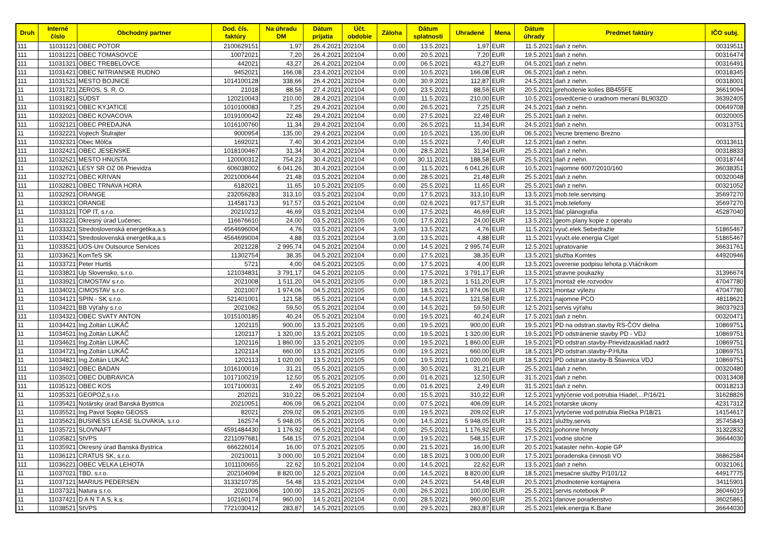| Druh | Interné číslo | Obchodný partner | Dod. čís. faktúry | Na úhradu DM | Dátum prijatia | Účt. obdobie | Záloha | Dátum splatnosti | Uhradené | Mena | Dátum úhrady | Predmet faktúry | IČO subj. |
| --- | --- | --- | --- | --- | --- | --- | --- | --- | --- | --- | --- | --- | --- |
| 111 | 11031121 | OBEC POTOR | 2100629151 | 1,97 | 26.4.2021 | 202104 | 0,00 | 13.5.2021 | 1,97 | EUR | 11.5.2021 | daň z nehn. | 00319511 |
| 111 | 11031221 | OBEC TOMASOVCE | 10072021 | 7,20 | 26.4.2021 | 202104 | 0,00 | 20.5.2021 | 7,20 | EUR | 19.5.2021 | daň z nehn. | 00316474 |
| 111 | 11031321 | OBEC TREBELOVCE | 442021 | 43,27 | 26.4.2021 | 202104 | 0,00 | 06.5.2021 | 43,27 | EUR | 04.5.2021 | daň z nehn. | 00316491 |
| 111 | 11031421 | OBEC NITRIANSKE RUDNO | 9452021 | 166,08 | 23.4.2021 | 202104 | 0,00 | 10.5.2021 | 166,08 | EUR | 06.5.2021 | daň z nehn. | 00318345 |
| 111 | 11031521 | MESTO BOJNICE | 1014100128 | 338,66 | 26.4.2021 | 202104 | 0,00 | 30.9.2021 | 112,87 | EUR | 24.5.2021 | daň z nehn. | 00318001 |
| 11 | 11031721 | ZEROS, S. R. O. | 21018 | 88,56 | 27.4.2021 | 202104 | 0,00 | 23.5.2021 | 88,56 | EUR | 20.5.2021 | prehodenie kolies BB455FE | 36619094 |
| 11 | 11031821 | SÚDST | 120210043 | 210,00 | 28.4.2021 | 202104 | 0,00 | 11.5.2021 | 210,00 | EUR | 10.5.2021 | osvedčenie o uradnom meraní BL903ZD | 36392405 |
| 111 | 11031921 | OBEC KYJATICE | 1010100083 | 7,25 | 29.4.2021 | 202104 | 0,00 | 26.5.2021 | 7,25 | EUR | 24.5.2021 | daň z nehn. | 00649708 |
| 111 | 11032021 | OBEC KOVACOVA | 1019100042 | 22,48 | 29.4.2021 | 202104 | 0,00 | 27.5.2021 | 22,48 | EUR | 25.5.2021 | daň z nehn. | 00320005 |
| 111 | 11032121 | OBEC PREDAJNA | 1016100760 | 11,34 | 29.4.2021 | 202104 | 0,00 | 26.5.2021 | 11,34 | EUR | 24.5.2021 | daň z nehn. | 00313751 |
| 11 | 11032221 | Vojtech Štulrajter | 9000954 | 135,00 | 29.4.2021 | 202104 | 0,00 | 10.5.2021 | 135,00 | EUR | 06.5.2021 | Vecne bremeno Brezno | |
| 111 | 11032321 | Obec Môlča | 1692021 | 7,40 | 30.4.2021 | 202104 | 0,00 | 15.5.2021 | 7,40 | EUR | 12.5.2021 | daň z nehn. | 00313611 |
| 111 | 11032421 | OBEC JESENSKE | 1018100467 | 31,34 | 30.4.2021 | 202104 | 0,00 | 28.5.2021 | 31,34 | EUR | 25.5.2021 | daň z nehn. | 00318833 |
| 111 | 11032521 | MESTO HNUSTA | 120000312 | 754,23 | 30.4.2021 | 202104 | 0,00 | 30.11.2021 | 188,58 | EUR | 25.5.2021 | daň z nehn. | 00318744 |
| 11 | 11032621 | LESY SR OZ 06 Prievidza | 606038002 | 6 041,26 | 30.4.2021 | 202104 | 0,00 | 11.5.2021 | 6 041,26 | EUR | 10.5.2021 | najomne 6007/2010/160 | 36038351 |
| 111 | 11032721 | OBEC KRIVAN | 2021000644 | 21,48 | 03.5.2021 | 202104 | 0,00 | 28.5.2021 | 21,48 | EUR | 25.5.2021 | daň z nehn. | 00320048 |
| 111 | 11032821 | OBEC TRNAVA HORA | 6182021 | 11,65 | 10.5.2021 | 202105 | 0,00 | 25.5.2021 | 11,65 | EUR | 25.5.2021 | daň z nehn. | 00321052 |
| 11 | 11032921 | ORANGE | 232056283 | 313,10 | 03.5.2021 | 202104 | 0,00 | 17.5.2021 | 313,10 | EUR | 13.5.2021 | mob.tele.servising | 35697270 |
| 11 | 11033021 | ORANGE | 114581713 | 917,57 | 03.5.2021 | 202104 | 0,00 | 02.6.2021 | 917,57 | EUR | 31.5.2021 | mob.telefony | 35697270 |
| 11 | 11033121 | TOP IT, s.r.o. | 20210212 | 46,69 | 03.5.2021 | 202104 | 0,00 | 17.5.2021 | 46,69 | EUR | 13.5.2021 | tlač plánografia | 45287040 |
| 11 | 11033221 | Okresný úrad Lučenec | 116676610 | 24,00 | 03.5.2021 | 202105 | 0,00 | 17.5.2021 | 24,00 | EUR | 13.5.2021 | geom.plany kopie z operatu | |
| 11 | 11033321 | Stredoslovenská energetika,a.s | 4564696004 | 4,76 | 03.5.2021 | 202104 | 3,00 | 13.5.2021 | 4,76 | EUR | 11.5.2021 | vyuč.elek.Sebedražie | 51865467 |
| 11 | 11033421 | Stredoslovenská energetika,a.s | 4564699004 | 4,88 | 03.5.2021 | 202104 | 3,00 | 13.5.2021 | 4,88 | EUR | 11.5.2021 | vyučt.ele.energia Cígel | 51865467 |
| 11 | 11033521 | UOS-Uni Outsource Services | 2021228 | 2 995,74 | 04.5.2021 | 202104 | 0,00 | 14.5.2021 | 2 995,74 | EUR | 12.5.2021 | upratovanie | 36631761 |
| 11 | 11033621 | KomTeS SK | 11302754 | 38,35 | 04.5.2021 | 202104 | 0,00 | 17.5.2021 | 38,35 | EUR | 13.5.2021 | služba Komtes | 44920946 |
| 11 | 11033721 | Peter Hurtiš | 5721 | 4,00 | 04.5.2021 | 202105 | 0,00 | 17.5.2021 | 4,00 | EUR | 13.5.2021 | overenie podpisu lehota p.Vtáčnikom | |
| 11 | 11033821 | Up Slovensko, s.r.o. | 121034831 | 3 791,17 | 04.5.2021 | 202105 | 0,00 | 17.5.2021 | 3 791,17 | EUR | 13.5.2021 | stravne poukazky | 31396674 |
| 11 | 11033921 | CIMOSTAV s.r.o. | 2021008 | 1 511,20 | 04.5.2021 | 202105 | 0,00 | 18.5.2021 | 1 511,20 | EUR | 17.5.2021 | montaž ele.rozvodov | 47047780 |
| 11 | 11034021 | CIMOSTAV s.r.o. | 2021007 | 1 974,06 | 04.5.2021 | 202105 | 0,00 | 18.5.2021 | 1 974,06 | EUR | 17.5.2021 | montaz výlezu | 47047780 |
| 11 | 11034121 | SPIN - SK s.r.o. | 521401001 | 121,58 | 05.5.2021 | 202104 | 0,00 | 14.5.2021 | 121,58 | EUR | 12.5.2021 | najomne PCO | 48118621 |
| 11 | 11034221 | BB Výťahy s.r.o | 2021062 | 59,50 | 05.5.2021 | 202104 | 0,00 | 14.5.2021 | 59,50 | EUR | 12.5.2021 | servis výťahu | 36037923 |
| 111 | 11034321 | OBEC SVATY ANTON | 1015100185 | 40,24 | 05.5.2021 | 202104 | 0,00 | 19.5.2021 | 40,24 | EUR | 17.5.2021 | daň z nehn. | 00320471 |
| 11 | 11034421 | Ing.Zoltán LUKÁČ | 1202115 | 900,00 | 13.5.2021 | 202105 | 0,00 | 19.5.2021 | 900,00 | EUR | 19.5.2021 | PD na odstran.stavby RS-ČOV dielna | 10869751 |
| 11 | 11034521 | Ing.Zoltán LUKÁČ | 1202117 | 1 320,00 | 13.5.2021 | 202105 | 0,00 | 19.5.2021 | 1 320,00 | EUR | 19.5.2021 | PD odstránenie stavby PD - VDJ | 10869751 |
| 11 | 11034621 | Ing.Zoltán LUKÁČ | 1202116 | 1 860,00 | 13.5.2021 | 202105 | 0,00 | 19.5.2021 | 1 860,00 | EUR | 19.5.2021 | PD odstran.stavby-Prievidzausklad.nadrž | 10869751 |
| 11 | 11034721 | Ing.Zoltán LUKÁČ | 1202114 | 660,00 | 13.5.2021 | 202105 | 0,00 | 19.5.2021 | 660,00 | EUR | 18.5.2021 | PD odstran.stavby-P.HUta | 10869751 |
| 11 | 11034821 | Ing.Zoltán LUKÁČ | 1202113 | 1 020,00 | 13.5.2021 | 202105 | 0,00 | 19.5.2021 | 1 020,00 | EUR | 18.5.2021 | PD odstran.stavby-B.Štiavnica VDJ | 10869751 |
| 111 | 11034921 | OBEC BADAN | 1016100016 | 31,21 | 05.5.2021 | 202105 | 0,00 | 30.5.2021 | 31,21 | EUR | 25.5.2021 | daň z nehn. | 00320480 |
| 111 | 11035021 | OBEC DUBRAVICA | 1017100219 | 12,50 | 05.5.2021 | 202105 | 0,00 | 01.6.2021 | 12,50 | EUR | 31.5.2021 | daň z nehn. | 00313408 |
| 111 | 11035121 | OBEC KOS | 1017100031 | 2,49 | 05.5.2021 | 202105 | 0,00 | 01.6.2021 | 2,49 | EUR | 31.5.2021 | daň z nehn. | 00318213 |
| 11 | 11035321 | GEOPOZ,s.r.o. | 202021 | 310,22 | 06.5.2021 | 202104 | 0,00 | 15.5.2021 | 310,22 | EUR | 12.5.2021 | vytýčenie vod.potrubia Hiadel,...P/16/21 | 31628826 |
| 11 | 11035421 | Notársky úrad Banská Bystrica | 20210051 | 406,09 | 06.5.2021 | 202104 | 0,00 | 07.5.2021 | 406,09 | EUR | 14.5.2021 | notarske ukony | 42317312 |
| 11 | 11035521 | Ing.Pavol Sopko GEOSS | 82021 | 209,02 | 06.5.2021 | 202105 | 0,00 | 19.5.2021 | 209,02 | EUR | 17.5.2021 | vytyčenie vod.potrubia Riečka P/18/21 | 14154617 |
| 11 | 11035621 | BUSINESS LEASE SLOVAKIA, s.r.o | 162574 | 5 948,05 | 05.5.2021 | 202105 | 0,00 | 14.5.2021 | 5 948,05 | EUR | 13.5.2021 | služby,servis | 35745843 |
| 11 | 11035721 | SLOVNAFT | 4591484430 | 1 176,92 | 06.5.2021 | 202104 | 0,00 | 25.5.2021 | 1 176,92 | EUR | 25.5.2021 | pohonne hmoty | 31322832 |
| 11 | 11035821 | StVPS | 2211097681 | 548,15 | 07.5.2021 | 202104 | 0,00 | 19.5.2021 | 548,15 | EUR | 17.5.2021 | vodne stočne | 36644030 |
| 11 | 11035921 | Okresný úrad Banská Bystrica | 666226014 | 16,00 | 07.5.2021 | 202105 | 0,00 | 21.5.2021 | 16,00 | EUR | 20.5.2021 | kataster nehn.-kopie GP | |
| 11 | 11036121 | CRATUS SK, s.r.o. | 20210011 | 3 000,00 | 10.5.2021 | 202104 | 0,00 | 18.5.2021 | 3 000,00 | EUR | 17.5.2021 | poradenska činnosti VO | 36862584 |
| 111 | 11036221 | OBEC VELKA LEHOTA | 1011100655 | 22,62 | 10.5.2021 | 202104 | 0,00 | 14.5.2021 | 22,62 | EUR | 13.5.2021 | daň z nehn. | 00321061 |
| 11 | 11037021 | TBD, s.r.o. | 202104094 | 8 820,00 | 12.5.2021 | 202104 | 0,00 | 14.5.2021 | 8 820,00 | EUR | 18.5.2021 | mesačne služby P/101/12 | 44917775 |
| 11 | 11037121 | MARIUS PEDERSEN | 3133210735 | 54,48 | 13.5.2021 | 202104 | 0,00 | 24.5.2021 | 54,48 | EUR | 20.5.2021 | zhodnotenie kontajnera | 34115901 |
| 11 | 11037321 | Natura s.r.o. | 2021006 | 100,00 | 13.5.2021 | 202105 | 0,00 | 26.5.2021 | 100,00 | EUR | 25.5.2021 | servis notebook P | 36046019 |
| 11 | 11037421 | D A N T A S, k.s. | 102160174 | 960,00 | 14.5.2021 | 202104 | 0,00 | 28.5.2021 | 960,00 | EUR | 25.5.2021 | danove poradenstvo | 36025861 |
| 11 | 11038521 | StVPS | 7721030412 | 283,87 | 14.5.2021 | 202105 | 0,00 | 29.5.2021 | 283,87 | EUR | 25.5.2021 | elek.energia K.Bane | 36644030 |